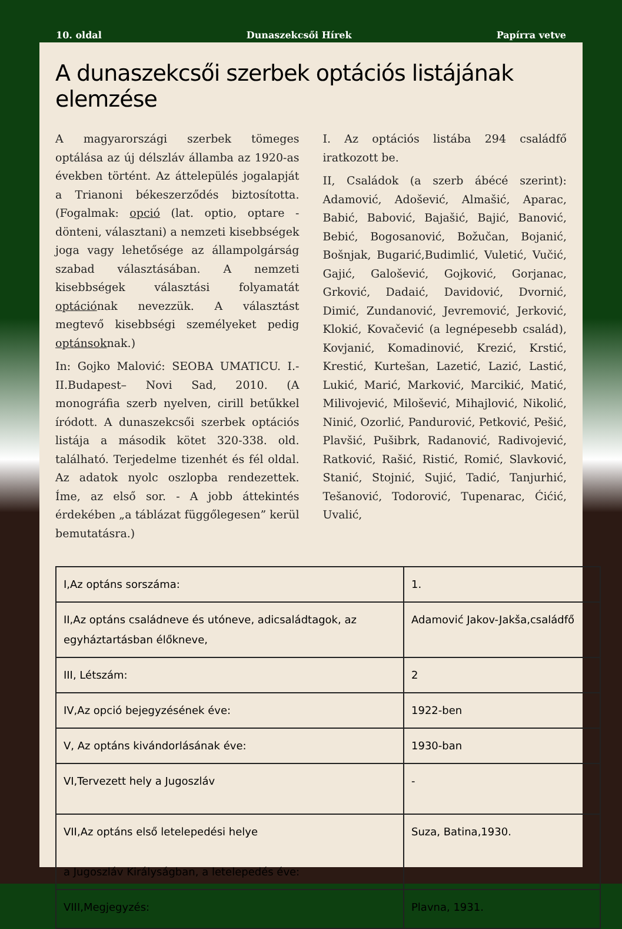10. oldal Dunaszekcsői Hírek Papírra vetve
A dunaszekcsői szerbek optációs listájának elemzése
A magyarországi szerbek tömeges optálása az új délszláv államba az 1920-as években történt. Az áttelepülés jogalapját a Trianoni békeszerződés biztosította. (Fogalmak: opció (lat. optio, optare -dönteni, választani) a nemzeti kisebbségek joga vagy lehetősége az állampolgárság szabad választásában. A nemzeti kisebbségek választási folyamatát optációnak nevezzük. A választást megtevő kisebbségi személyeket pedig optánsoknak.)
In: Gojko Malović: SEOBA UMATICU. I.-II.Budapest– Novi Sad, 2010. (A monográfia szerb nyelven, cirill betűkkel íródott. A dunaszekcsői szerbek optációs listája a második kötet 320-338. old. található. Terjedelme tizenhét és fél oldal. Az adatok nyolc oszlopba rendezettek. Íme, az első sor. - A jobb áttekintés érdekében „a táblázat függőlegesen” kerül bemutatásra.)
I. Az optációs listába 294 családfő iratkozott be.
II, Családok (a szerb ábécé szerint): Adamović, Adošević, Almašić, Aparac, Babić, Babović, Bajašić, Bajić, Banović, Bebić, Bogosanović, Božučan, Bojanić, Bošnjak, Bugarić,Budimlić, Vuletić, Vučić, Gajić, Galošević, Gojković, Gorjanac, Grković, Dadaić, Davidović, Dvornić, Dimić, Zundanović, Jevremović, Jerković, Klokić, Kovačević (a legnépesebb család), Kovjanić, Komadinović, Krezić, Krstić, Krestić, Kurtešan, Lazetić, Lazić, Lastić, Lukić, Marić, Marković, Marcikić, Matić, Milivojević, Milošević, Mihajlović, Nikolić, Ninić, Ozorlić, Pandurović, Petković, Pešić, Plavšić, Pušibrk, Radanović, Radivojević, Ratković, Rašić, Ristić, Romić, Slavković, Stanić, Stojnić, Sujić, Tadić, Tanjurhić, Tešanović, Todorović, Tupenarac, Ćićić, Uvalić,
| I,Az optáns sorszáma: | 1. |
| II,Az optáns családneve és utóneve, adicsaládtagok, az egyháztartásban élőkneve, | Adamović Jakov-Jakša,családfő |
| III, Létszám: | 2 |
| IV,Az opció bejegyzésének éve: | 1922-ben |
| V, Az optáns kivándorlásának éve: | 1930-ban |
| VI,Tervezett hely a Jugoszláv | - |
| VII,Az optáns első letelepedési helye a Jugoszláv Királyságban, a letelepedés éve: | Suza, Batina,1930. |
| VIII,Megjegyzés: | Plavna, 1931. |